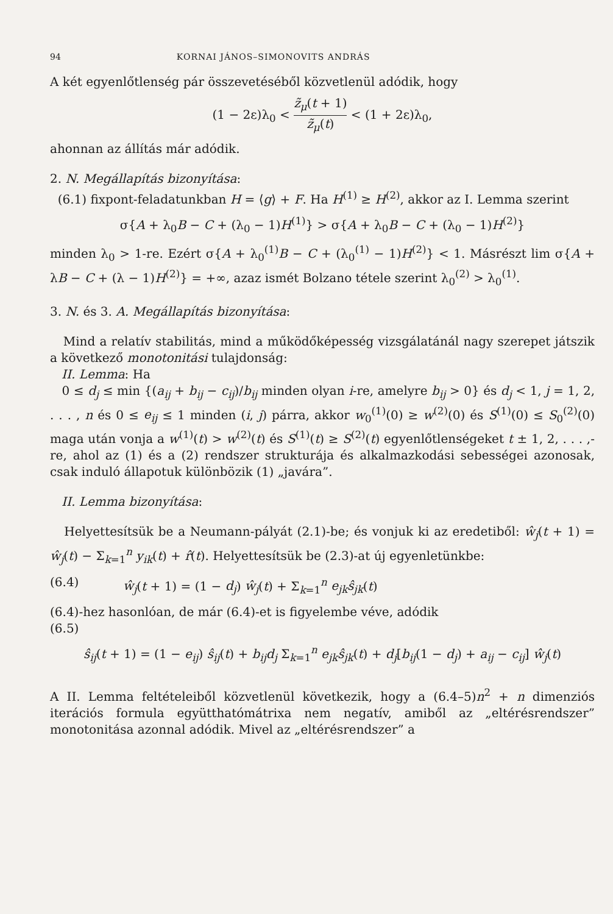94 KORNAI JÁNOS–SIMONOVITS ANDRÁS
A két egyenlőtlenség pár összevetéséből közvetlenül adódik, hogy
(1 − 2ε)λ<sub>0</sub> < z̃<sub>μ</sub>(t + 1) z̃<sub>μ</sub>(t) < (1 + 2ε)λ<sub>0</sub>,
ahonnan az állítás már adódik.
2. N. Megállapítás bizonyítása:
(6.1) fixpont-feladatunkban H = ⟨g⟩ + F. Ha H<sup>(1)</sup> ≥ H<sup>(2)</sup>, akkor az I. Lemma szerint
σ{A + λ<sub>0</sub>B − C + (λ<sub>0</sub> − 1)H<sup>(1)</sup>} > σ{A + λ<sub>0</sub>B − C + (λ<sub>0</sub> − 1)H<sup>(2)</sup>}
minden λ<sub>0</sub> > 1-re. Ezért σ{A + λ<sub>0</sub><sup>(1)</sup>B − C + (λ<sub>0</sub><sup>(1)</sup> − 1)H<sup>(2)</sup>} < 1. Másrészt lim σ{A + λB − C + (λ − 1)H<sup>(2)</sup>} = +∞, azaz ismét Bolzano tétele szerint λ<sub>0</sub><sup>(2)</sup> > λ<sub>0</sub><sup>(1)</sup>.
3. N. és 3. A. Megállapítás bizonyítása:
Mind a relatív stabilitás, mind a működőképesség vizsgálatánál nagy szerepet játszik a következő monotonitási tulajdonság:
II. Lemma: Ha
0 ≤ d<sub>j</sub> ≤ min {(a<sub>ij</sub> + b<sub>ij</sub> − c<sub>ij</sub>)/b<sub>ij</sub> minden olyan i-re, amelyre b<sub>ij</sub> > 0} és d<sub>j</sub> < 1, j = 1, 2, . . . , n és 0 ≤ e<sub>ij</sub> ≤ 1 minden (i, j) párra, akkor w<sub>0</sub><sup>(1)</sup>(0) ≥ w<sup>(2)</sup>(0) és S<sup>(1)</sup>(0) ≤ S<sub>0</sub><sup>(2)</sup>(0) maga után vonja a w<sup>(1)</sup>(t) > w<sup>(2)</sup>(t) és S<sup>(1)</sup>(t) ≥ S<sup>(2)</sup>(t) egyenlőtlenségeket t ± 1, 2, . . . ,-re, ahol az (1) és a (2) rendszer strukturája és alkalmazkodási sebességei azonosak, csak induló állapotuk különbözik (1) „javára”.
II. Lemma bizonyítása:
Helyettesítsük be a Neumann-pályát (2.1)-be; és vonjuk ki az eredetiből: ŵ<sub>j</sub>(t + 1) = ŵ<sub>j</sub>(t) − Σ<sub>k=1</sub><sup>n</sup> y<sub>ik</sub>(t) + r̂(t). Helyettesítsük be (2.3)-at új egyenletünkbe:
(6.4) ŵ<sub>j</sub>(t + 1) = (1 − d<sub>j</sub>) ŵ<sub>j</sub>(t) + Σ<sub>k=1</sub><sup>n</sup> e<sub>jk</sub>ŝ<sub>jk</sub>(t)
(6.4)-hez hasonlóan, de már (6.4)-et is figyelembe véve, adódik
(6.5)
ŝ<sub>ij</sub>(t + 1) = (1 − e<sub>ij</sub>) ŝ<sub>ij</sub>(t) + b<sub>ij</sub>d<sub>j</sub> Σ<sub>k=1</sub><sup>n</sup> e<sub>jk</sub>ŝ<sub>jk</sub>(t) + d<sub>j</sub>[b<sub>ij</sub>(1 − d<sub>j</sub>) + a<sub>ij</sub> − c<sub>ij</sub>] ŵ<sub>j</sub>(t)
A II. Lemma feltételeiből közvetlenül következik, hogy a (6.4–5)n<sup>2</sup> + n dimenziós iterációs formula együtthatómátrixa nem negatív, amiből az „eltérésrendszer” monotonitása azonnal adódik. Mivel az „eltérésrendszer” a